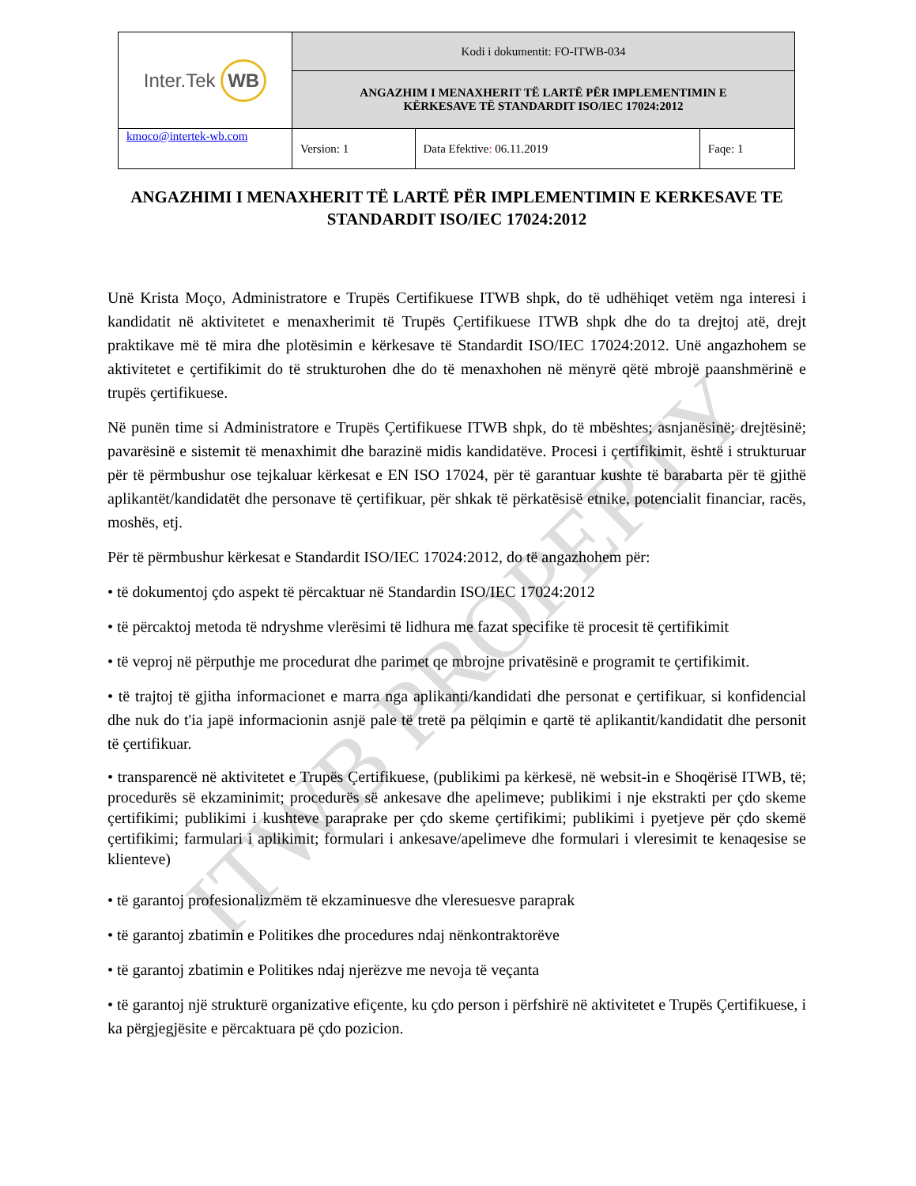| Inter.Tek WB | Kodi i dokumentit: FO-ITWB-034 | | |
| | ANGAZHIM I MENAXHERIT TË LARTË PËR IMPLEMENTIMIN E KËRKESAVE TË STANDARDIT ISO/IEC 17024:2012 | | |
| kmoco@intertek-wb.com | Version: 1 | Data Efektive : 06.11.2019 | Faqe: 1 |
ITWB PROPERTY
ANGAZHIMI I MENAXHERIT TË LARTË PËR IMPLEMENTIMIN E KERKESAVE TE STANDARDIT ISO/IEC 17024:2012
Unë Krista Moço, Administratore e Trupës Certifikuese ITWB shpk, do të udhëhiqet vetëm nga interesi i kandidatit në aktivitetet e menaxherimit të Trupës Çertifikuese ITWB shpk dhe do ta drejtoj atë, drejt praktikave më të mira dhe plotësimin e kërkesave të Standardit ISO/IEC 17024:2012. Unë angazhohem se aktivitetet e çertifikimit do të strukturohen dhe do të menaxhohen në mënyrë qëtë mbrojë paanshmërinë e trupës çertifikuese.
Në punën time si Administratore e Trupës Çertifikuese ITWB shpk, do të mbështes; asnjanësinë; drejtësinë; pavarësinë e sistemit të menaxhimit dhe barazinë midis kandidatëve. Procesi i çertifikimit, është i strukturuar për të përmbushur ose tejkaluar kërkesat e EN ISO 17024, për të garantuar kushte të barabarta për të gjithë aplikantët/kandidatët dhe personave të çertifikuar, për shkak të përkatësisë etnike, potencialit financiar, racës, moshës, etj.
Për të përmbushur kërkesat e Standardit ISO/IEC 17024:2012, do të angazhohem për:
• të dokumentoj çdo aspekt të përcaktuar në Standardin ISO/IEC 17024:2012
• të përcaktoj metoda të ndryshme vlerësimi të lidhura me fazat specifike të procesit të çertifikimit
• të veproj në përputhje me procedurat dhe parimet qe mbrojne privatësinë e programit te çertifikimit.
• të trajtoj të gjitha informacionet e marra nga aplikanti/kandidati dhe personat e çertifikuar, si konfidencial dhe nuk do t'ia japë informacionin asnjë pale të tretë pa pëlqimin e qartë të aplikantit/kandidatit dhe personit të çertifikuar.
• transparencë në aktivitetet e Trupës Çertifikuese, (publikimi pa kërkesë, në websit-in e Shoqërisë ITWB, të; procedurës së ekzaminimit; procedurës së ankesave dhe apelimeve; publikimi i nje ekstrakti per çdo skeme çertifikimi; publikimi i kushteve paraprake per çdo skeme çertifikimi; publikimi i pyetjeve për çdo skemë çertifikimi; farmulari i aplikimit; formulari i ankesave/apelimeve dhe formulari i vleresimit te kenaqesise se klienteve)
• të garantoj profesionalizmëm të ekzaminuesve dhe vleresuesve paraprak
• të garantoj zbatimin e Politikes dhe procedures ndaj nënkontraktorëve
• të garantoj zbatimin e Politikes ndaj njerëzve me nevoja të veçanta
• të garantoj një strukturë organizative efiçente, ku çdo person i përfshirë në aktivitetet e Trupës Çertifikuese, i ka përgjegjësite e përcaktuara pë çdo pozicion.